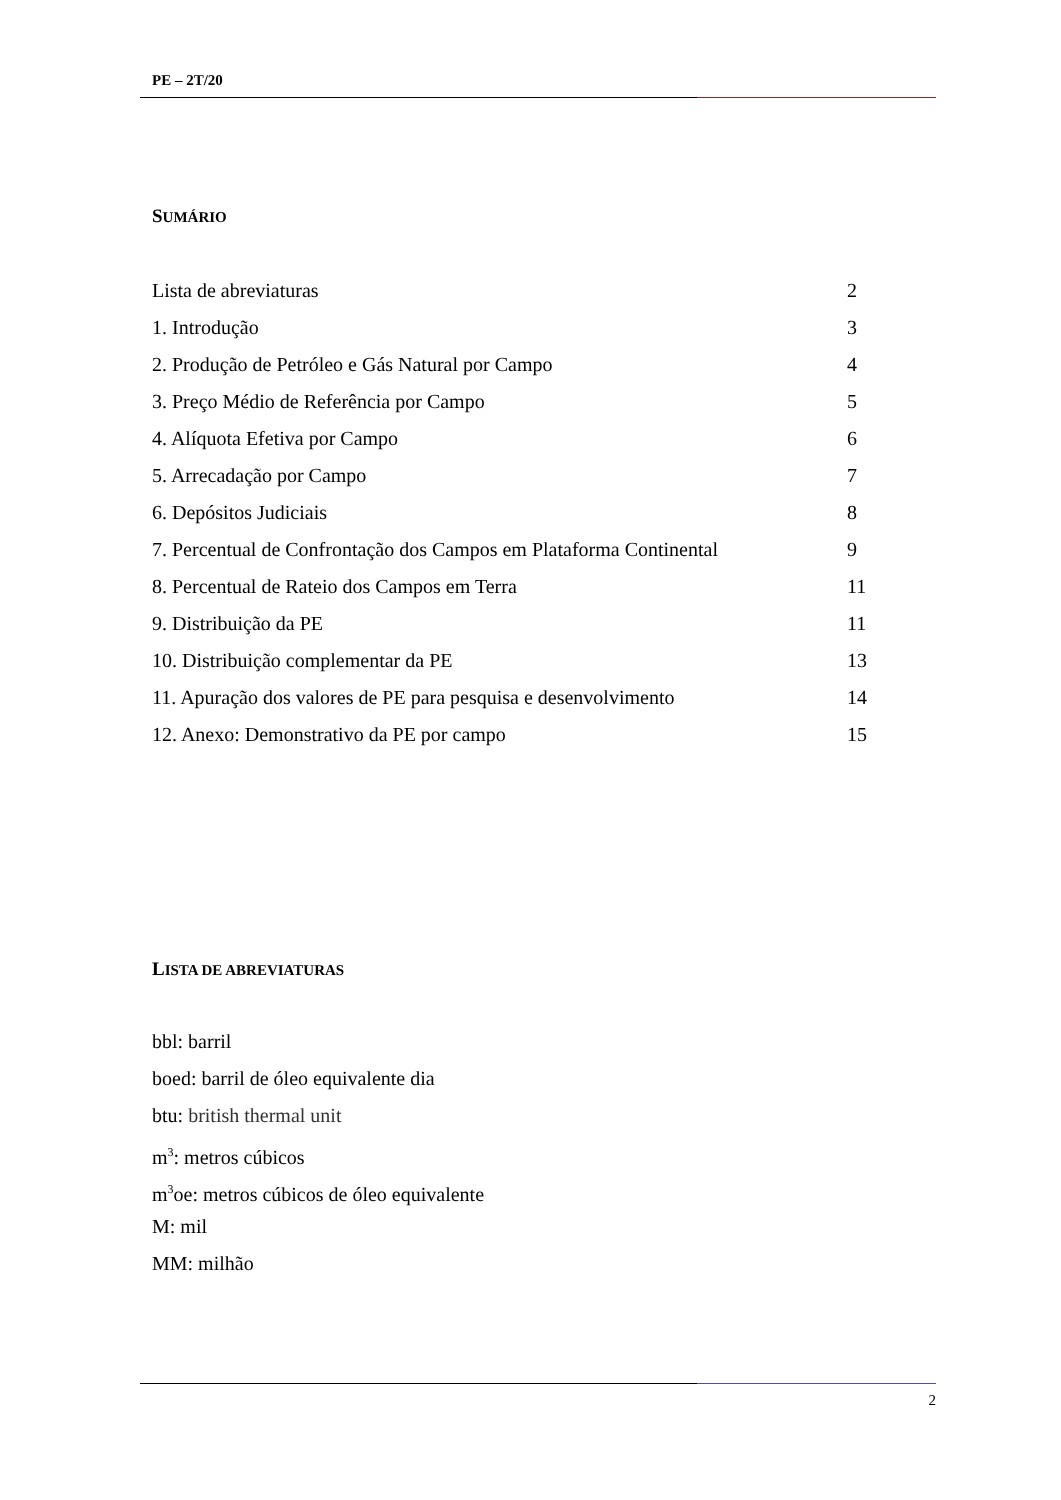PE – 2T/20
SUMÁRIO
Lista de abreviaturas 2
1. Introdução 3
2. Produção de Petróleo e Gás Natural por Campo 4
3. Preço Médio de Referência por Campo 5
4. Alíquota Efetiva por Campo 6
5. Arrecadação por Campo 7
6. Depósitos Judiciais 8
7. Percentual de Confrontação dos Campos em Plataforma Continental 9
8. Percentual de Rateio dos Campos em Terra 11
9. Distribuição da PE 11
10. Distribuição complementar da PE 13
11. Apuração dos valores de PE para pesquisa e desenvolvimento 14
12. Anexo: Demonstrativo da PE por campo 15
LISTA DE ABREVIATURAS
bbl: barril
boed: barril de óleo equivalente dia
btu: british thermal unit
m<sup>3</sup>: metros cúbicos
m<sup>3</sup>oe: metros cúbicos de óleo equivalente
M: mil
MM: milhão
2